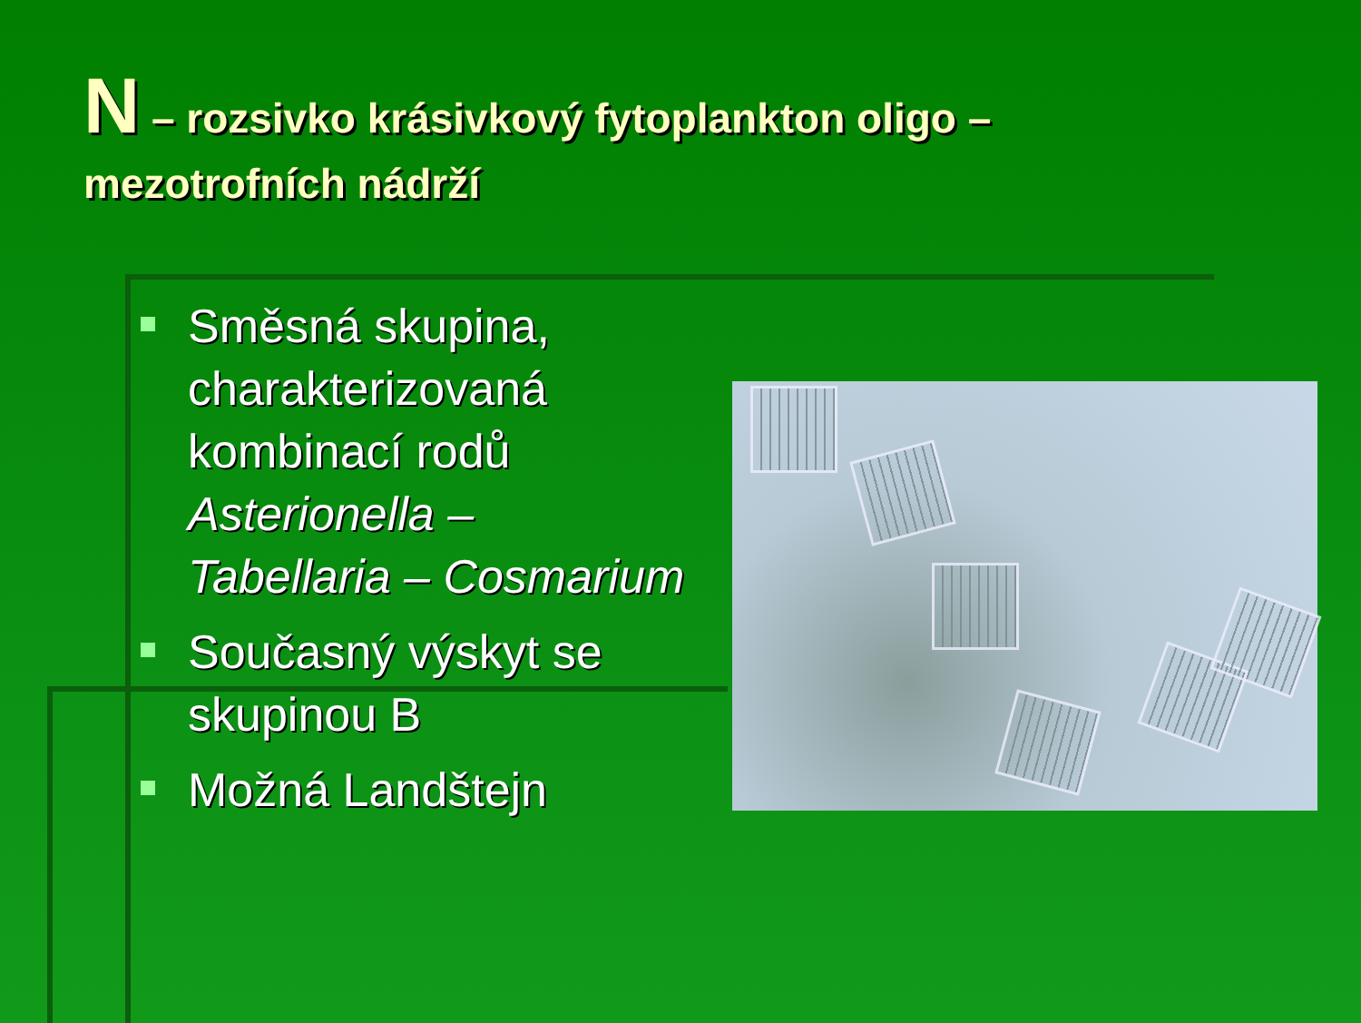N – rozsivko krásivkový fytoplankton oligo – mezotrofních nádrží
Směsná skupina, charakterizovaná kombinací rodů Asterionella – Tabellaria – Cosmarium
Současný výskyt se skupinou B
Možná Landštejn